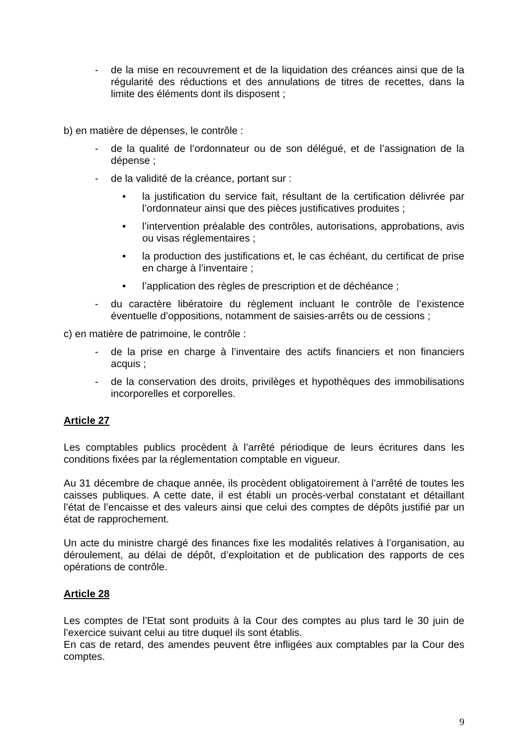- de la mise en recouvrement et de la liquidation des créances ainsi que de la régularité des réductions et des annulations de titres de recettes, dans la limite des éléments dont ils disposent ;
b) en matière de dépenses, le contrôle :
- de la qualité de l’ordonnateur ou de son délégué, et de l’assignation de la dépense ;
- de la validité de la créance, portant sur :
• la justification du service fait, résultant de la certification délivrée par l’ordonnateur ainsi que des pièces justificatives produites ;
• l’intervention préalable des contrôles, autorisations, approbations, avis ou visas réglementaires ;
• la production des justifications et, le cas échéant, du certificat de prise en charge à l’inventaire ;
• l’application des règles de prescription et de déchéance ;
- du caractère libératoire du règlement incluant le contrôle de l’existence éventuelle d’oppositions, notamment de saisies-arrêts ou de cessions ;
c) en matière de patrimoine, le contrôle :
- de la prise en charge à l’inventaire des actifs financiers et non financiers acquis ;
- de la conservation des droits, privilèges et hypothèques des immobilisations incorporelles et corporelles.
Article 27
Les comptables publics procèdent à l’arrêté périodique de leurs écritures dans les conditions fixées par la réglementation comptable en vigueur.
Au 31 décembre de chaque année, ils procèdent obligatoirement à l’arrêté de toutes les caisses publiques. A cette date, il est établi un procès-verbal constatant et détaillant l’état de l’encaisse et des valeurs ainsi que celui des comptes de dépôts justifié par un état de rapprochement.
Un acte du ministre chargé des finances fixe les modalités relatives à l’organisation, au déroulement, au délai de dépôt, d’exploitation et de publication des rapports de ces opérations de contrôle.
Article 28
Les comptes de l’Etat sont produits à la Cour des comptes au plus tard le 30 juin de l’exercice suivant celui au titre duquel ils sont établis.
En cas de retard, des amendes peuvent être infligées aux comptables par la Cour des comptes.
9